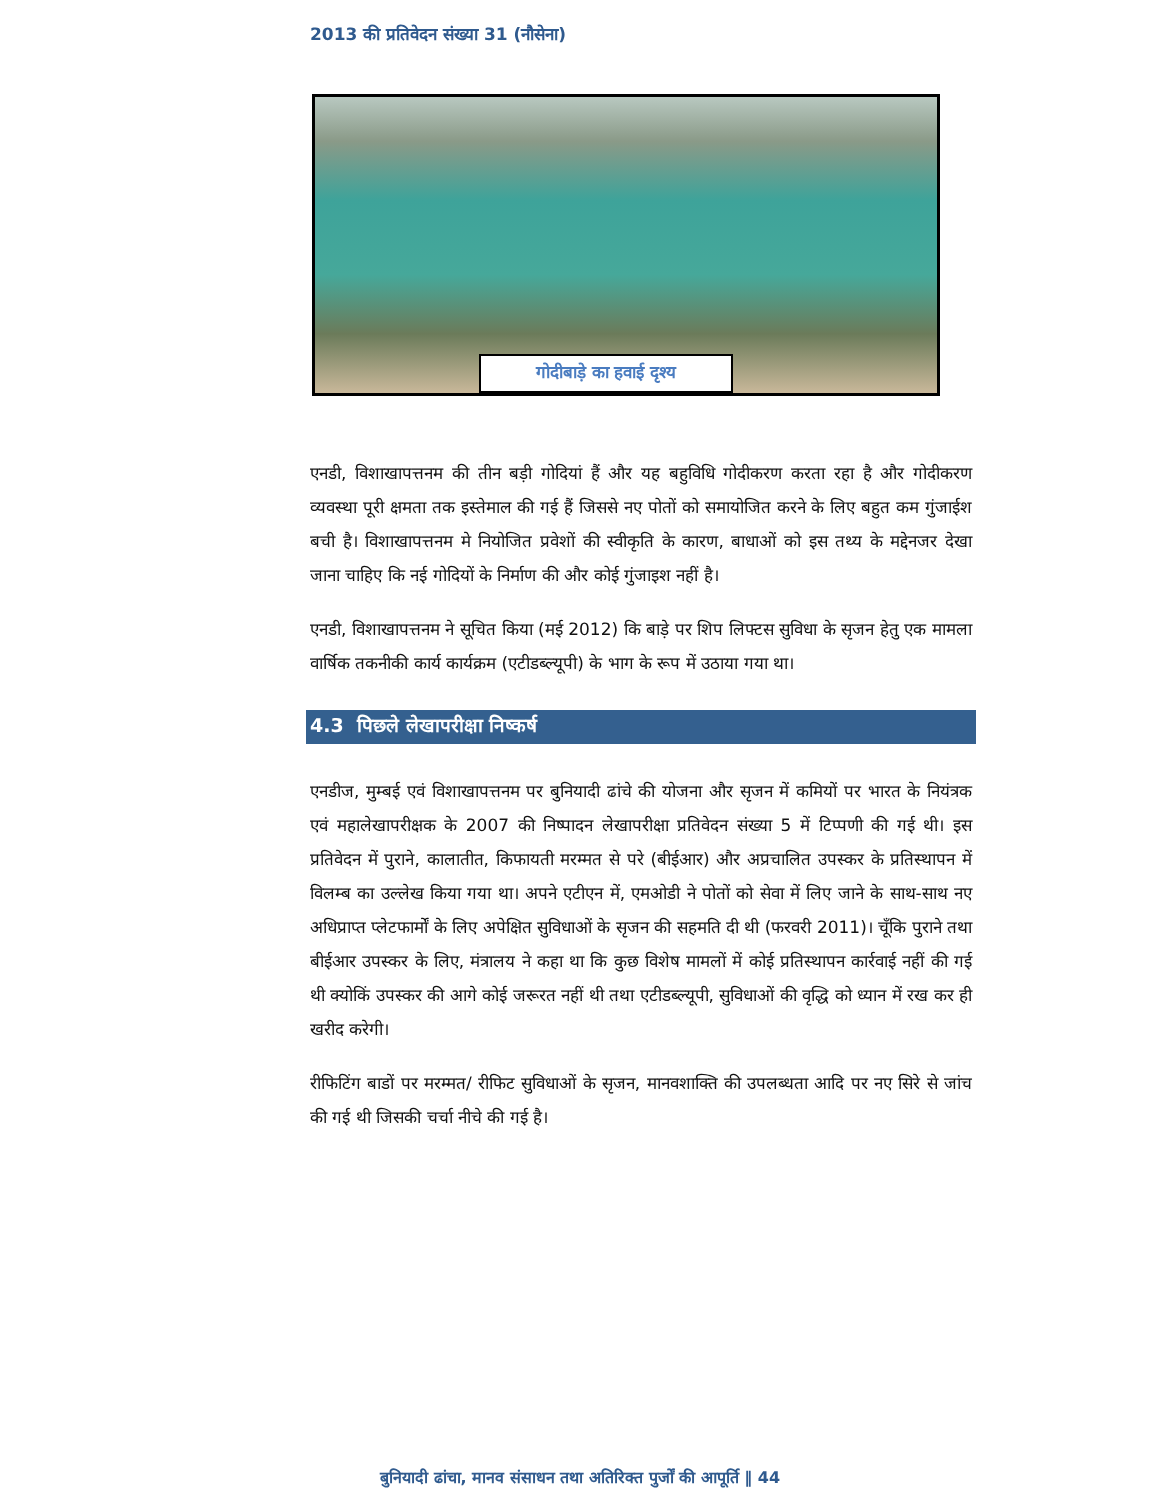2013 की प्रतिवेदन संख्या 31 (नौसेना)
गोदीबाड़े का हवाई दृश्य
एनडी, विशाखापत्तनम की तीन बड़ी गोदियां हैं और यह बहुविधि गोदीकरण करता रहा है और गोदीकरण व्यवस्था पूरी क्षमता तक इस्तेमाल की गई हैं जिससे नए पोतों को समायोजित करने के लिए बहुत कम गुंजाईश बची है। विशाखापत्तनम मे नियोजित प्रवेशों की स्वीकृति के कारण, बाधाओं को इस तथ्य के मद्देनजर देखा जाना चाहिए कि नई गोदियों के निर्माण की और कोई गुंजाइश नहीं है।
एनडी, विशाखापत्तनम ने सूचित किया (मई 2012) कि बाड़े पर शिप लिफ्टस सुविधा के सृजन हेतु एक मामला वार्षिक तकनीकी कार्य कार्यक्रम (एटीडब्ल्यूपी) के भाग के रूप में उठाया गया था।
4.3 पिछले लेखापरीक्षा निष्कर्ष
एनडीज, मुम्बई एवं विशाखापत्तनम पर बुनियादी ढांचे की योजना और सृजन में कमियों पर भारत के नियंत्रक एवं महालेखापरीक्षक के 2007 की निष्पादन लेखापरीक्षा प्रतिवेदन संख्या 5 में टिप्पणी की गई थी। इस प्रतिवेदन में पुराने, कालातीत, किफायती मरम्मत से परे (बीईआर) और अप्रचालित उपस्कर के प्रतिस्थापन में विलम्ब का उल्लेख किया गया था। अपने एटीएन में, एमओडी ने पोतों को सेवा में लिए जाने के साथ-साथ नए अधिप्राप्त प्लेटफार्मों के लिए अपेक्षित सुविधाओं के सृजन की सहमति दी थी (फरवरी 2011)। चूँकि पुराने तथा बीईआर उपस्कर के लिए, मंत्रालय ने कहा था कि कुछ विशेष मामलों में कोई प्रतिस्थापन कार्रवाई नहीं की गई थी क्योकिं उपस्कर की आगे कोई जरूरत नहीं थी तथा एटीडब्ल्यूपी, सुविधाओं की वृद्धि को ध्यान में रख कर ही खरीद करेगी।
रीफिटिंग बाडों पर मरम्मत/ रीफिट सुविधाओं के सृजन, मानवशाक्ति की उपलब्धता आदि पर नए सिरे से जांच की गई थी जिसकी चर्चा नीचे की गई है।
बुनियादी ढांचा, मानव संसाधन तथा अतिरिक्त पुर्जों की आपूर्ति ‖ 44